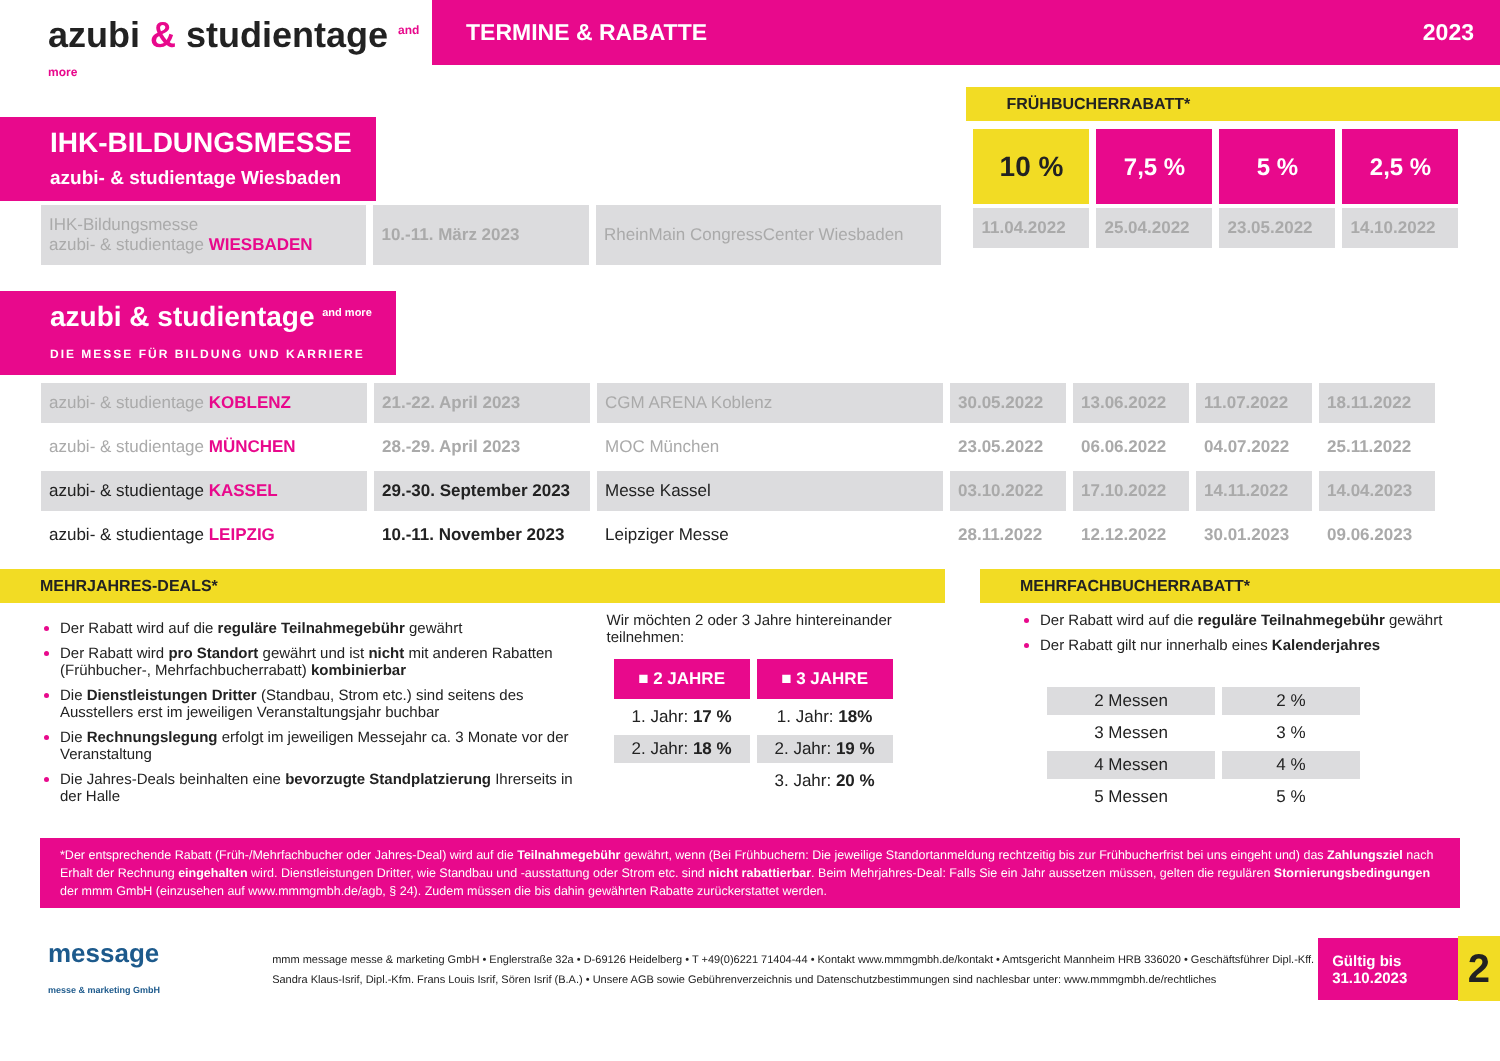azubi & studientage <sup>and more</sup>
TERMINE & RABATTE 2023
IHK-BILDUNGSMESSE
azubi- & studientage Wiesbaden
| IHK-Bildungsmesse azubi- & studientage WIESBADEN | 10.-11. März 2023 | RheinMain CongressCenter Wiesbaden |
azubi & studientage <sup>and more</sup>
DIE MESSE FÜR BILDUNG UND KARRIERE
FRÜHBUCHERRABATT*
| 10 % | 7,5 % | 5 % | 2,5 % |
| 11.04.2022 | 25.04.2022 | 23.05.2022 | 14.10.2022 |
| azubi- & studientage KOBLENZ | 21.-22. April 2023 | CGM ARENA Koblenz | 30.05.2022 | 13.06.2022 | 11.07.2022 | 18.11.2022 |
| azubi- & studientage MÜNCHEN | 28.-29. April 2023 | MOC München | 23.05.2022 | 06.06.2022 | 04.07.2022 | 25.11.2022 |
| azubi- & studientage KASSEL | 29.-30. September 2023 | Messe Kassel | 03.10.2022 | 17.10.2022 | 14.11.2022 | 14.04.2023 |
| azubi- & studientage LEIPZIG | 10.-11. November 2023 | Leipziger Messe | 28.11.2022 | 12.12.2022 | 30.01.2023 | 09.06.2023 |
MEHRJAHRES-DEALS*
Der Rabatt wird auf die reguläre Teilnahmegebühr gewährt
Der Rabatt wird pro Standort gewährt und ist nicht mit anderen Rabatten (Frühbucher-, Mehrfachbucherrabatt) kombinierbar
Die Dienstleistungen Dritter (Standbau, Strom etc.) sind seitens des Ausstellers erst im jeweiligen Veranstaltungsjahr buchbar
Die Rechnungslegung erfolgt im jeweiligen Messejahr ca. 3 Monate vor der Veranstaltung
Die Jahres-Deals beinhalten eine bevorzugte Standplatzierung Ihrerseits in der Halle
Wir möchten 2 oder 3 Jahre hintereinander teilnehmen:
| ■ 2 JAHRE | ■ 3 JAHRE |
| 1. Jahr: 17 % | 1. Jahr: 18% |
| 2. Jahr: 18 % | 2. Jahr: 19 % |
| | 3. Jahr: 20 % |
MEHRFACHBUCHERRABATT*
Der Rabatt wird auf die reguläre Teilnahmegebühr gewährt
Der Rabatt gilt nur innerhalb eines Kalenderjahres
| 2 Messen | 2 % |
| 3 Messen | 3 % |
| 4 Messen | 4 % |
| 5 Messen | 5 % |
*Der entsprechende Rabatt (Früh-/Mehrfachbucher oder Jahres-Deal) wird auf die Teilnahmegebühr gewährt, wenn (Bei Frühbuchern: Die jeweilige Standortanmeldung rechtzeitig bis zur Frühbucherfrist bei uns eingeht und) das Zahlungsziel nach Erhalt der Rechnung eingehalten wird. Dienstleistungen Dritter, wie Standbau und -ausstattung oder Strom etc. sind nicht rabattierbar. Beim Mehrjahres-Deal: Falls Sie ein Jahr aussetzen müssen, gelten die regulären Stornierungsbedingungen der mmm GmbH (einzusehen auf www.mmmgmbh.de/agb, § 24). Zudem müssen die bis dahin gewährten Rabatte zurückerstattet werden.
message
messe & marketing GmbH
mmm message messe & marketing GmbH • Englerstraße 32a • D-69126 Heidelberg • T +49(0)6221 71404-44 • Kontakt www.mmmgmbh.de/kontakt • Amtsgericht Mannheim HRB 336020 • Geschäftsführer Dipl.-Kff. Sandra Klaus-Isrif, Dipl.-Kfm. Frans Louis Isrif, Sören Isrif (B.A.) • Unsere AGB sowie Gebührenverzeichnis und Datenschutzbestimmungen sind nachlesbar unter: www.mmmgmbh.de/rechtliches
Gültig bis 31.10.2023
2